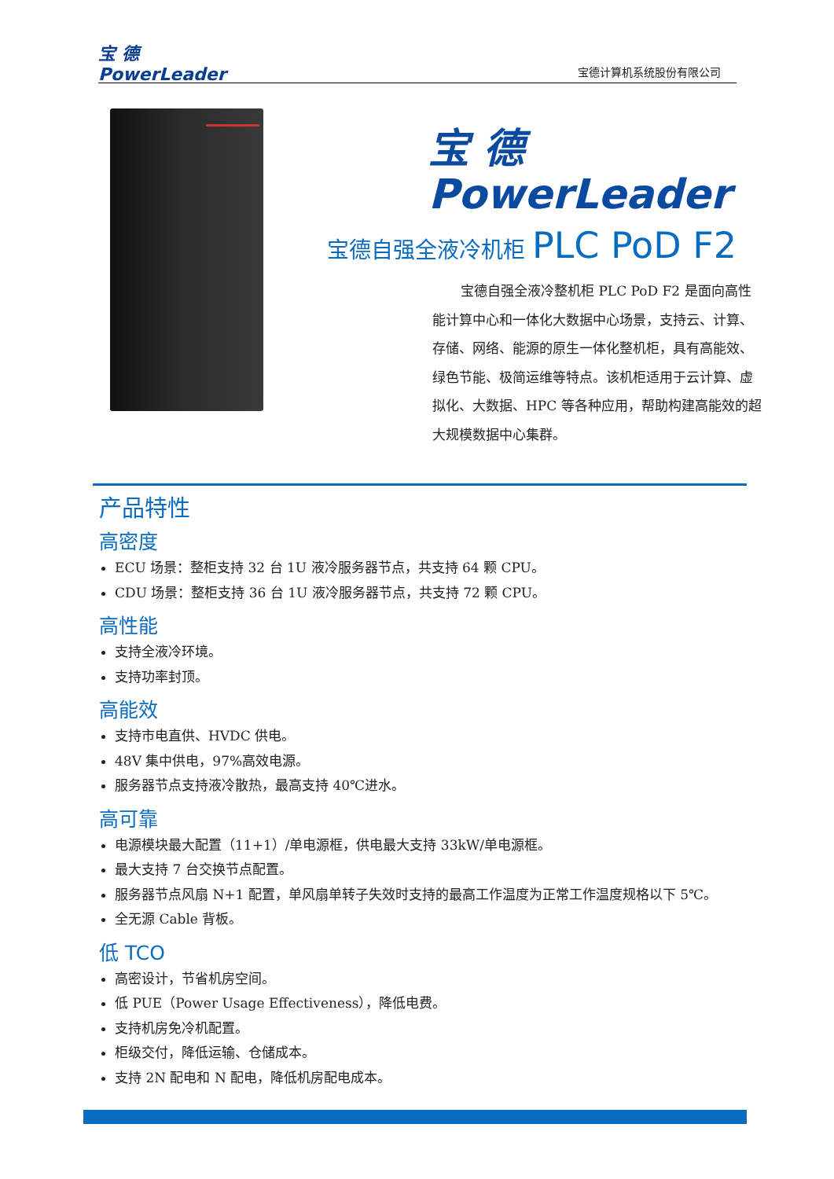宝 德
PowerLeader
宝德计算机系统股份有限公司
宝 德
PowerLeader
宝德自强全液冷机柜 PLC PoD F2
宝德自强全液冷整机柜 PLC PoD F2 是面向高性能计算中心和一体化大数据中心场景，支持云、计算、存储、网络、能源的原生一体化整机柜，具有高能效、绿色节能、极简运维等特点。该机柜适用于云计算、虚拟化、大数据、HPC 等各种应用，帮助构建高能效的超大规模数据中心集群。
产品特性
高密度
ECU 场景：整柜支持 32 台 1U 液冷服务器节点，共支持 64 颗 CPU。
CDU 场景：整柜支持 36 台 1U 液冷服务器节点，共支持 72 颗 CPU。
高性能
支持全液冷环境。
支持功率封顶。
高能效
支持市电直供、HVDC 供电。
48V 集中供电，97%高效电源。
服务器节点支持液冷散热，最高支持 40℃进水。
高可靠
电源模块最大配置（11+1）/单电源框，供电最大支持 33kW/单电源框。
最大支持 7 台交换节点配置。
服务器节点风扇 N+1 配置，单风扇单转子失效时支持的最高工作温度为正常工作温度规格以下 5℃。
全无源 Cable 背板。
低 TCO
高密设计，节省机房空间。
低 PUE（Power Usage Effectiveness），降低电费。
支持机房免冷机配置。
柜级交付，降低运输、仓储成本。
支持 2N 配电和 N 配电，降低机房配电成本。